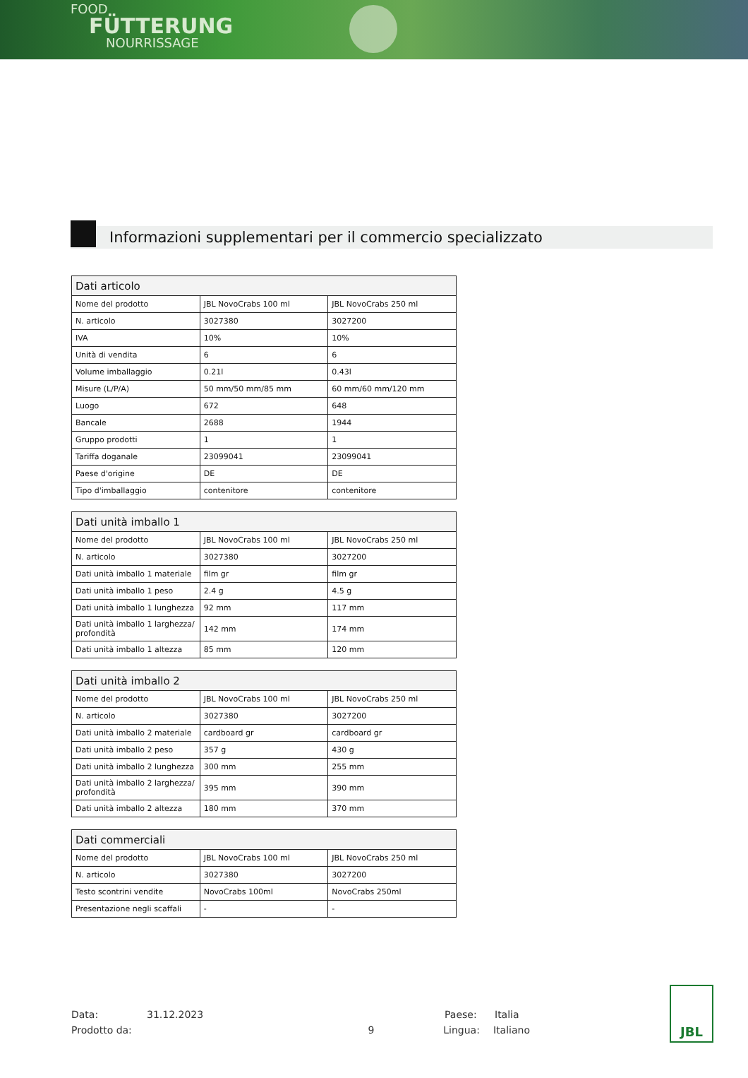FOOD
FÜTTERUNG
NOURRISSAGE
Informazioni supplementari per il commercio specializzato
| Dati articolo | | |
| --- | --- | --- |
| Nome del prodotto | JBL NovoCrabs 100 ml | JBL NovoCrabs 250 ml |
| N. articolo | 3027380 | 3027200 |
| IVA | 10% | 10% |
| Unità di vendita | 6 | 6 |
| Volume imballaggio | 0.21l | 0.43l |
| Misure (L/P/A) | 50 mm/50 mm/85 mm | 60 mm/60 mm/120 mm |
| Luogo | 672 | 648 |
| Bancale | 2688 | 1944 |
| Gruppo prodotti | 1 | 1 |
| Tariffa doganale | 23099041 | 23099041 |
| Paese d'origine | DE | DE |
| Tipo d'imballaggio | contenitore | contenitore |
| Dati unità imballo 1 | | |
| --- | --- | --- |
| Nome del prodotto | JBL NovoCrabs 100 ml | JBL NovoCrabs 250 ml |
| N. articolo | 3027380 | 3027200 |
| Dati unità imballo 1 materiale | film gr | film gr |
| Dati unità imballo 1 peso | 2.4 g | 4.5 g |
| Dati unità imballo 1 lunghezza | 92 mm | 117 mm |
| Dati unità imballo 1 larghezza/ profondità | 142 mm | 174 mm |
| Dati unità imballo 1 altezza | 85 mm | 120 mm |
| Dati unità imballo 2 | | |
| --- | --- | --- |
| Nome del prodotto | JBL NovoCrabs 100 ml | JBL NovoCrabs 250 ml |
| N. articolo | 3027380 | 3027200 |
| Dati unità imballo 2 materiale | cardboard gr | cardboard gr |
| Dati unità imballo 2 peso | 357 g | 430 g |
| Dati unità imballo 2 lunghezza | 300 mm | 255 mm |
| Dati unità imballo 2 larghezza/ profondità | 395 mm | 390 mm |
| Dati unità imballo 2 altezza | 180 mm | 370 mm |
| Dati commerciali | | |
| --- | --- | --- |
| Nome del prodotto | JBL NovoCrabs 100 ml | JBL NovoCrabs 250 ml |
| N. articolo | 3027380 | 3027200 |
| Testo scontrini vendite | NovoCrabs 100ml | NovoCrabs 250ml |
| Presentazione negli scaffali | - | - |
Data: 31.12.2023 Paese: Italia
Prodotto da: 9 Lingua: Italiano
JBL